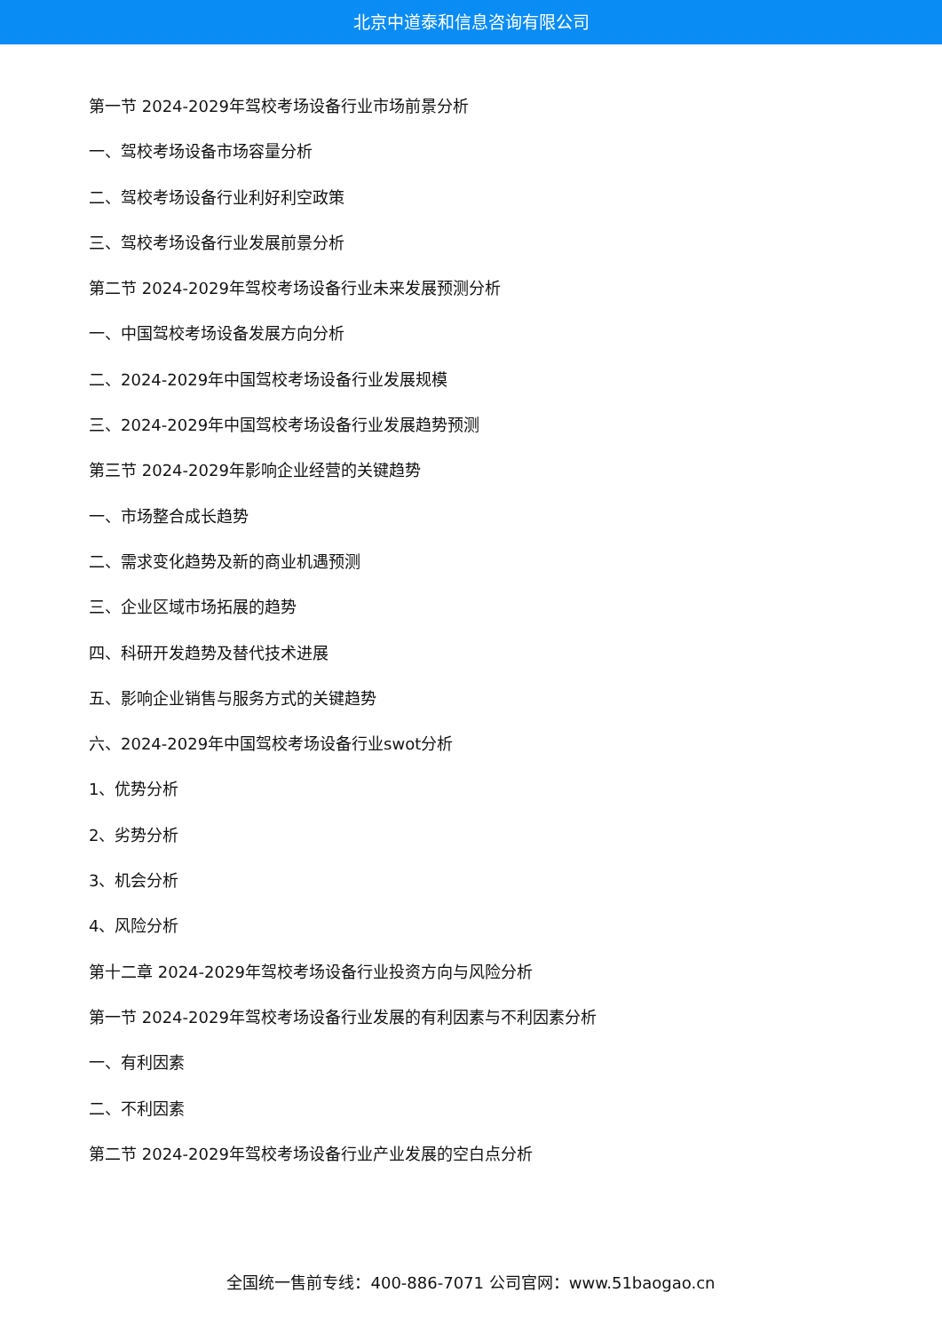北京中道泰和信息咨询有限公司
第一节 2024-2029年驾校考场设备行业市场前景分析
一、驾校考场设备市场容量分析
二、驾校考场设备行业利好利空政策
三、驾校考场设备行业发展前景分析
第二节 2024-2029年驾校考场设备行业未来发展预测分析
一、中国驾校考场设备发展方向分析
二、2024-2029年中国驾校考场设备行业发展规模
三、2024-2029年中国驾校考场设备行业发展趋势预测
第三节 2024-2029年影响企业经营的关键趋势
一、市场整合成长趋势
二、需求变化趋势及新的商业机遇预测
三、企业区域市场拓展的趋势
四、科研开发趋势及替代技术进展
五、影响企业销售与服务方式的关键趋势
六、2024-2029年中国驾校考场设备行业swot分析
1、优势分析
2、劣势分析
3、机会分析
4、风险分析
第十二章 2024-2029年驾校考场设备行业投资方向与风险分析
第一节 2024-2029年驾校考场设备行业发展的有利因素与不利因素分析
一、有利因素
二、不利因素
第二节 2024-2029年驾校考场设备行业产业发展的空白点分析
全国统一售前专线：400-886-7071 公司官网：www.51baogao.cn